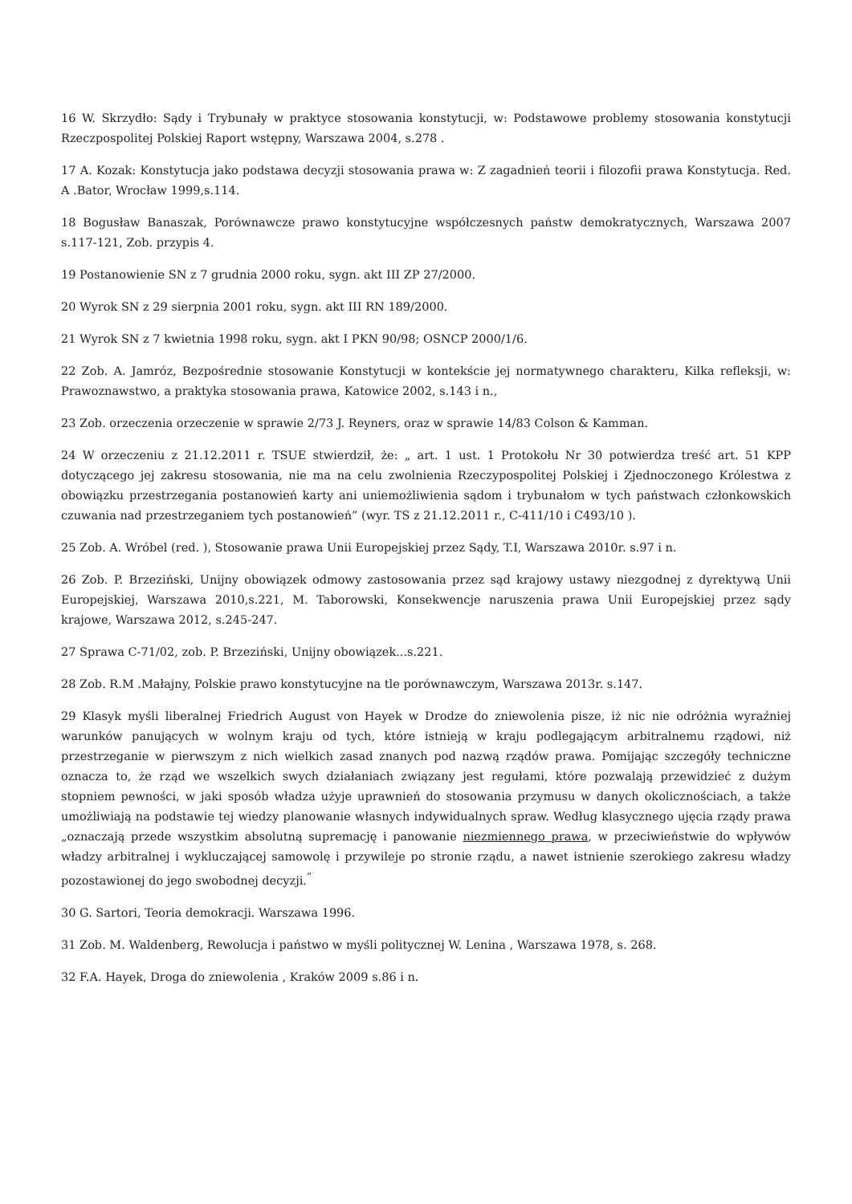16 W. Skrzydło: Sądy i Trybunały w praktyce stosowania konstytucji, w: Podstawowe problemy stosowania konstytucji Rzeczpospolitej Polskiej Raport wstępny, Warszawa 2004, s.278 .
17 A. Kozak: Konstytucja jako podstawa decyzji stosowania prawa w: Z zagadnień teorii i filozofii prawa Konstytucja. Red. A .Bator, Wrocław 1999,s.114.
18 Bogusław Banaszak, Porównawcze prawo konstytucyjne współczesnych państw demokratycznych, Warszawa 2007 s.117-121, Zob. przypis 4.
19 Postanowienie SN z 7 grudnia 2000 roku, sygn. akt III ZP 27/2000.
20 Wyrok SN z 29 sierpnia 2001 roku, sygn. akt III RN 189/2000.
21 Wyrok SN z 7 kwietnia 1998 roku, sygn. akt I PKN 90/98; OSNCP 2000/1/6.
22 Zob. A. Jamróz, Bezpośrednie stosowanie Konstytucji w kontekście jej normatywnego charakteru, Kilka refleksji, w: Prawoznawstwo, a praktyka stosowania prawa, Katowice 2002, s.143 i n.,
23 Zob. orzeczenia orzeczenie w sprawie 2/73 J. Reyners, oraz w sprawie 14/83 Colson & Kamman.
24 W orzeczeniu z 21.12.2011 r. TSUE stwierdził, że: „ art. 1 ust. 1 Protokołu Nr 30 potwierdza treść art. 51 KPP dotyczącego jej zakresu stosowania, nie ma na celu zwolnienia Rzeczypospolitej Polskiej i Zjednoczonego Królestwa z obowiązku przestrzegania postanowień karty ani uniemożliwienia sądom i trybunałom w tych państwach członkowskich czuwania nad przestrzeganiem tych postanowień” (wyr. TS z 21.12.2011 r., C-411/10 i C493/10 ).
25 Zob. A. Wróbel (red. ), Stosowanie prawa Unii Europejskiej przez Sądy, T.I, Warszawa 2010r. s.97 i n.
26 Zob. P. Brzeziński, Unijny obowiązek odmowy zastosowania przez sąd krajowy ustawy niezgodnej z dyrektywą Unii Europejskiej, Warszawa 2010,s.221, M. Taborowski, Konsekwencje naruszenia prawa Unii Europejskiej przez sądy krajowe, Warszawa 2012, s.245-247.
27 Sprawa C-71/02, zob. P. Brzeziński, Unijny obowiązek...s.221.
28 Zob. R.M .Małajny, Polskie prawo konstytucyjne na tle porównawczym, Warszawa 2013r. s.147.
29 Klasyk myśli liberalnej Friedrich August von Hayek w Drodze do zniewolenia pisze, iż nic nie odróżnia wyraźniej warunków panujących w wolnym kraju od tych, które istnieją w kraju podlegającym arbitralnemu rządowi, niż przestrzeganie w pierwszym z nich wielkich zasad znanych pod nazwą rządów prawa. Pomijając szczegóły techniczne oznacza to, że rząd we wszelkich swych działaniach związany jest regułami, które pozwalają przewidzieć z dużym stopniem pewności, w jaki sposób władza użyje uprawnień do stosowania przymusu w danych okolicznościach, a także umożliwiają na podstawie tej wiedzy planowanie własnych indywidualnych spraw. Według klasycznego ujęcia rządy prawa „oznaczają przede wszystkim absolutną supremację i panowanie niezmiennego prawa, w przeciwieństwie do wpływów władzy arbitralnej i wykluczającej samowolę i przywileje po stronie rządu, a nawet istnienie szerokiego zakresu władzy pozostawionej do jego swobodnej decyzji.<sup>”</sup>
30 G. Sartori, Teoria demokracji. Warszawa 1996.
31 Zob. M. Waldenberg, Rewolucja i państwo w myśli politycznej W. Lenina , Warszawa 1978, s. 268.
32 F.A. Hayek, Droga do zniewolenia , Kraków 2009 s.86 i n.